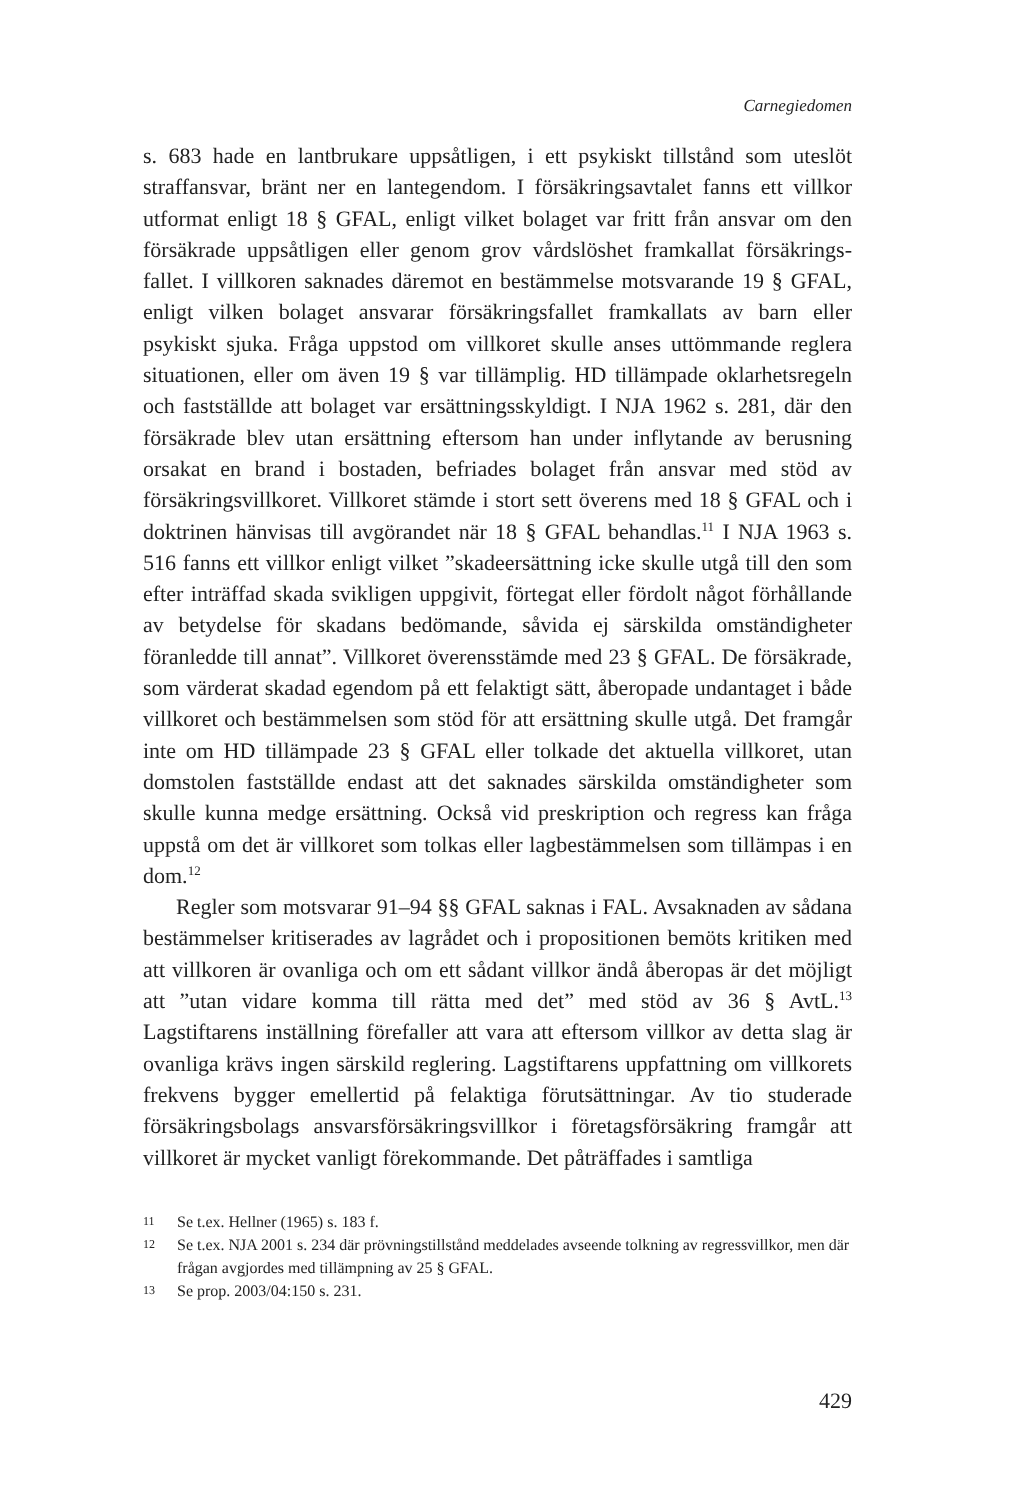Carnegiedomen
s. 683 hade en lantbrukare uppsåtligen, i ett psykiskt tillstånd som uteslöt straffansvar, bränt ner en lantegendom. I försäkringsavtalet fanns ett villkor utformat enligt 18 § GFAL, enligt vilket bolaget var fritt från ansvar om den försäkrade uppsåtligen eller genom grov vårdslöshet framkallat försäkrings­fallet. I villkoren saknades däremot en bestämmelse motsvarande 19 § GFAL, enligt vilken bolaget ansvarar försäkringsfallet framkallats av barn eller psykiskt sjuka. Fråga uppstod om villkoret skulle anses uttömmande reglera situationen, eller om även 19 § var tillämplig. HD tillämpade oklarhets­regeln och fastställde att bolaget var ersättningsskyldigt. I NJA 1962 s. 281, där den försäkrade blev utan ersättning eftersom han under inflytande av berusning orsakat en brand i bostaden, befriades bolaget från ansvar med stöd av försäkringsvillkoret. Villkoret stämde i stort sett överens med 18 § GFAL och i doktrinen hänvisas till avgörandet när 18 § GFAL behandlas.<sup>11</sup> I NJA 1963 s. 516 fanns ett villkor enligt vilket ”skadeersättning icke skulle utgå till den som efter inträffad skada svikligen uppgivit, förtegat eller fördolt något förhållande av betydelse för skadans bedömande, såvida ej särskilda omständigheter föranledde till annat”. Villkoret överensstämde med 23 § GFAL. De försäkrade, som värderat skadad egendom på ett felaktigt sätt, åberopade undantaget i både villkoret och bestämmelsen som stöd för att ersättning skulle utgå. Det framgår inte om HD tillämpade 23 § GFAL eller tolkade det aktuella villkoret, utan domstolen fastställde endast att det saknades särskilda omständigheter som skulle kunna medge ersättning. Också vid preskription och regress kan fråga uppstå om det är villkoret som tolkas eller lagbestämmelsen som tillämpas i en dom.<sup>12</sup>
Regler som motsvarar 91–94 §§ GFAL saknas i FAL. Avsaknaden av sådana bestämmelser kritiserades av lagrådet och i propositionen bemöts kritiken med att villkoren är ovanliga och om ett sådant villkor ändå åberopas är det möjligt att ”utan vidare komma till rätta med det” med stöd av 36 § AvtL.<sup>13</sup> Lagstiftarens inställning förefaller att vara att eftersom villkor av detta slag är ovanliga krävs ingen särskild reglering. Lagstiftarens uppfattning om villkorets frekvens bygger emellertid på felaktiga förutsättningar. Av tio studerade försäkringsbolags ansvarsförsäkringsvillkor i företagsförsäkring framgår att villkoret är mycket vanligt förekommande. Det påträffades i samtliga
11 Se t.ex. Hellner (1965) s. 183 f.
12 Se t.ex. NJA 2001 s. 234 där prövningstillstånd meddelades avseende tolkning av regressvillkor, men där frågan avgjordes med tillämpning av 25 § GFAL.
13 Se prop. 2003/04:150 s. 231.
429